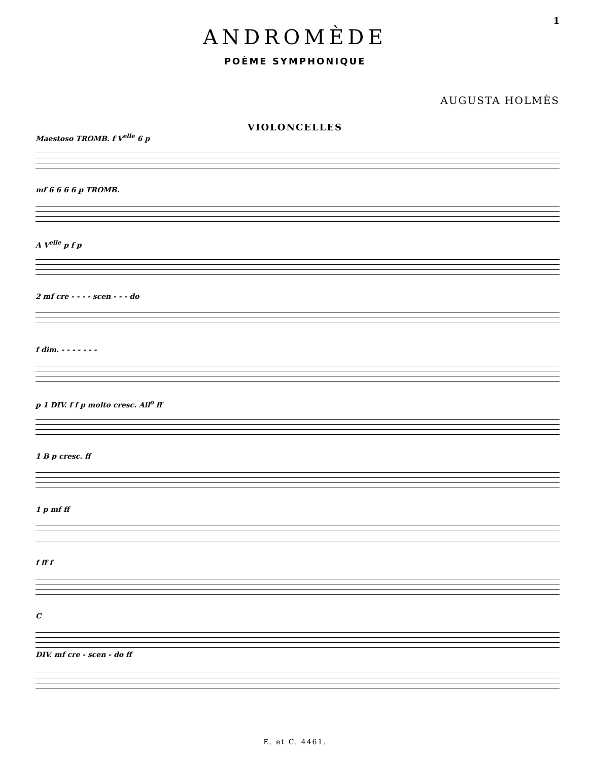1
ANDROMÈDE
POÈME SYMPHONIQUE
AUGUSTA HOLMÈS
VIOLONCELLES
Maestoso TROMB. f V<sup>elle</sup> 6 p
mf 6 6 6 6 p TROMB.
A V<sup>elle</sup> p f p
2 mf cre - - - - scen - - - do
f dim. - - - - - - -
p 1 DIV. f f p molto cresc. All<sup>o</sup> ff
1 B p cresc. ff
1 p mf ff
f ff f
C
DIV. mf cre - scen - do ff
E. et C. 4461.